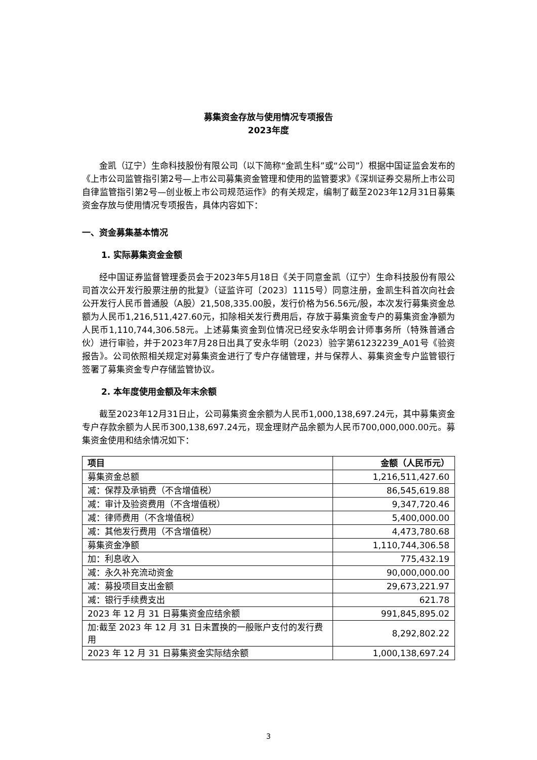募集资金存放与使用情况专项报告
2023年度
金凯（辽宁）生命科技股份有限公司（以下简称“金凯生科”或“公司”）根据中国证监会发布的《上市公司监管指引第2号—上市公司募集资金管理和使用的监管要求》《深圳证券交易所上市公司自律监管指引第2号—创业板上市公司规范运作》的有关规定，编制了截至2023年12月31日募集资金存放与使用情况专项报告，具体内容如下：
一、资金募集基本情况
1. 实际募集资金金额
经中国证券监督管理委员会于2023年5月18日《关于同意金凯（辽宁）生命科技股份有限公司首次公开发行股票注册的批复》（证监许可〔2023〕1115号）同意注册，金凯生科首次向社会公开发行人民币普通股（A股）21,508,335.00股，发行价格为56.56元/股，本次发行募集资金总额为人民币1,216,511,427.60元，扣除相关发行费用后，存放于募集资金专户的募集资金净额为人民币1,110,744,306.58元。上述募集资金到位情况已经安永华明会计师事务所（特殊普通合伙）进行审验，并于2023年7月28日出具了安永华明（2023）验字第61232239_A01号《验资报告》。公司依照相关规定对募集资金进行了专户存储管理，并与保荐人、募集资金专户监管银行签署了募集资金专户存储监管协议。
2. 本年度使用金额及年末余额
截至2023年12月31日止，公司募集资金余额为人民币1,000,138,697.24元，其中募集资金专户存款余额为人民币300,138,697.24元，现金理财产品余额为人民币700,000,000.00元。募集资金使用和结余情况如下：
| 项目 | 金额（人民币元） |
| --- | --- |
| 募集资金总额 | 1,216,511,427.60 |
| 减：保荐及承销费（不含增值税） | 86,545,619.88 |
| 减：审计及验资费用（不含增值税） | 9,347,720.46 |
| 减：律师费用（不含增值税） | 5,400,000.00 |
| 减：其他发行费用（不含增值税） | 4,473,780.68 |
| 募集资金净额 | 1,110,744,306.58 |
| 加：利息收入 | 775,432.19 |
| 减：永久补充流动资金 | 90,000,000.00 |
| 减：募投项目支出金额 | 29,673,221.97 |
| 减：银行手续费支出 | 621.78 |
| 2023 年 12 月 31 日募集资金应结余额 | 991,845,895.02 |
| 加:截至 2023 年 12 月 31 日未置换的一般账户支付的发行费用 | 8,292,802.22 |
| 2023 年 12 月 31 日募集资金实际结余额 | 1,000,138,697.24 |
3